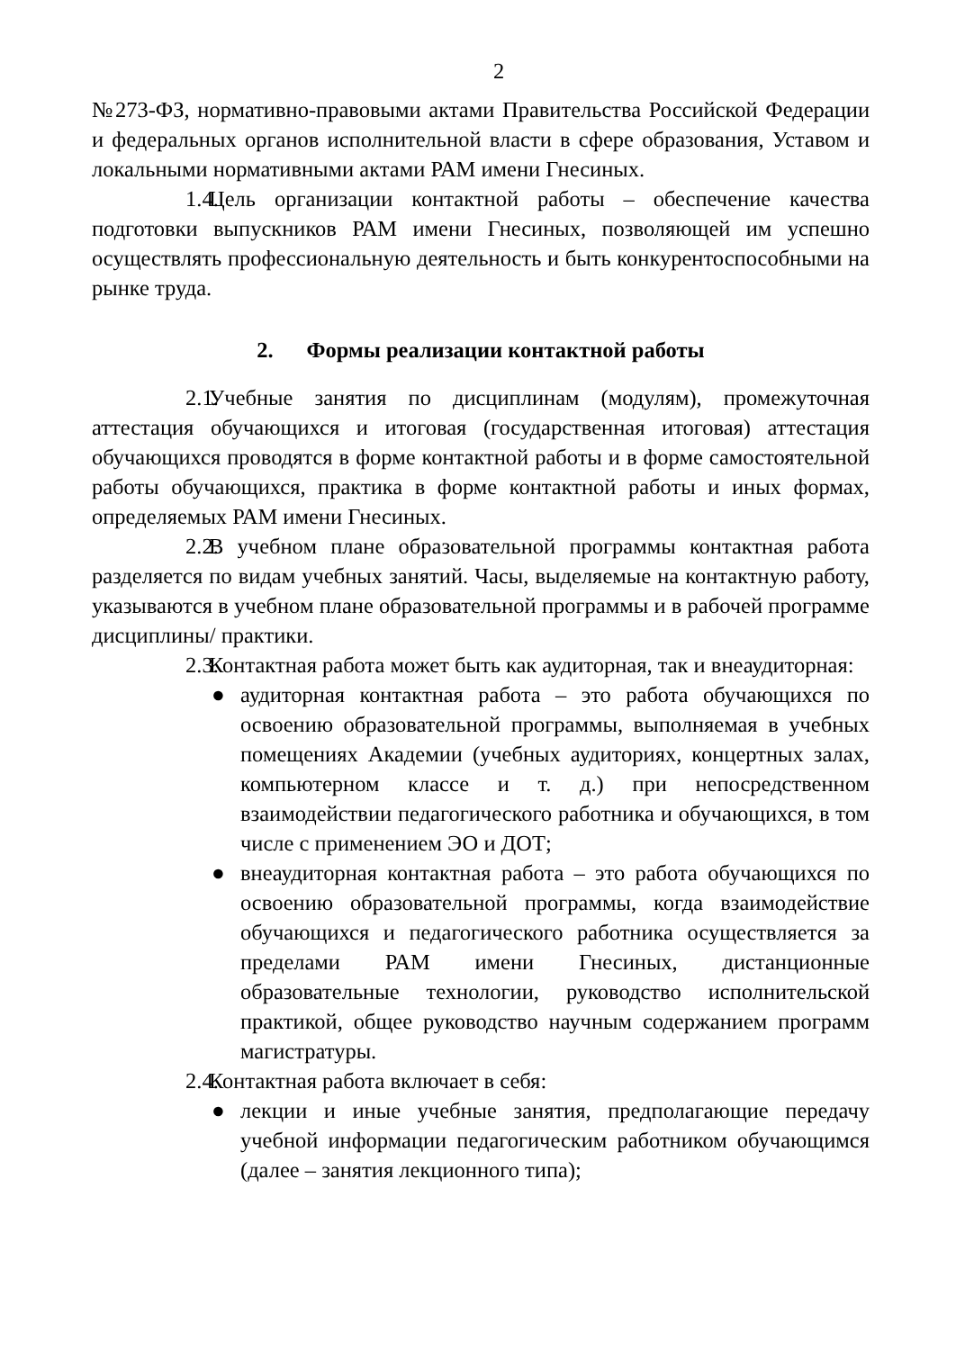2
№273-ФЗ, нормативно-правовыми актами Правительства Российской Федерации и федеральных органов исполнительной власти в сфере образования, Уставом и локальными нормативными актами РАМ имени Гнесиных.
1.4. Цель организации контактной работы – обеспечение качества подготовки выпускников РАМ имени Гнесиных, позволяющей им успешно осуществлять профессиональную деятельность и быть конкурентоспособными на рынке труда.
2. Формы реализации контактной работы
2.1. Учебные занятия по дисциплинам (модулям), промежуточная аттестация обучающихся и итоговая (государственная итоговая) аттестация обучающихся проводятся в форме контактной работы и в форме самостоятельной работы обучающихся, практика в форме контактной работы и иных формах, определяемых РАМ имени Гнесиных.
2.2. В учебном плане образовательной программы контактная работа разделяется по видам учебных занятий. Часы, выделяемые на контактную работу, указываются в учебном плане образовательной программы и в рабочей программе дисциплины/ практики.
2.3. Контактная работа может быть как аудиторная, так и внеаудиторная:
● аудиторная контактная работа – это работа обучающихся по освоению образовательной программы, выполняемая в учебных помещениях Академии (учебных аудиториях, концертных залах, компьютерном классе и т. д.) при непосредственном взаимодействии педагогического работника и обучающихся, в том числе с применением ЭО и ДОТ;
● внеаудиторная контактная работа – это работа обучающихся по освоению образовательной программы, когда взаимодействие обучающихся и педагогического работника осуществляется за пределами РАМ имени Гнесиных, дистанционные образовательные технологии, руководство исполнительской практикой, общее руководство научным содержанием программ магистратуры.
2.4. Контактная работа включает в себя:
● лекции и иные учебные занятия, предполагающие передачу учебной информации педагогическим работником обучающимся (далее – занятия лекционного типа);